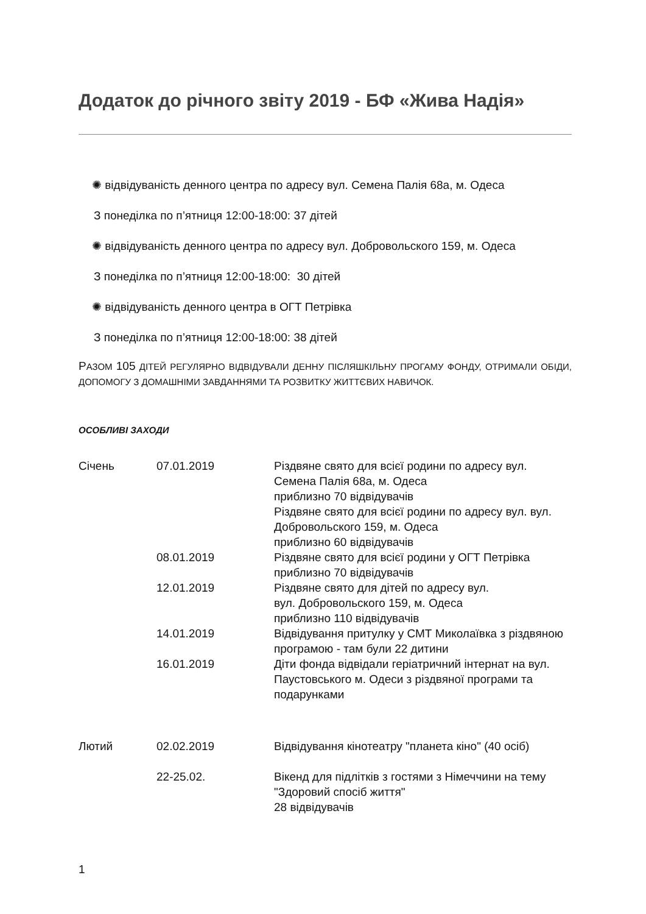Додаток до річного звіту 2019 - БФ «Жива Надія»
✺ відвідуваність денного центра по адресу вул. Семена Палія 68а, м. Одеса
З понеділка по п’ятниця 12:00-18:00: 37 дітей
✺ відвідуваність денного центра по адресу вул. Добровольского 159, м. Одеса
З понеділка по п’ятниця 12:00-18:00: 30 дітей
✺ відвідуваність денного центра в ОГТ Петрівка
З понеділка по п’ятниця 12:00-18:00: 38 дітей
РАЗОМ 105 ДІТЕЙ РЕГУЛЯРНО ВІДВІДУВАЛИ ДЕННУ ПІСЛЯШКІЛЬНУ ПРОГАМУ ФОНДУ, ОТРИМАЛИ ОБІДИ, ДОПОМОГУ З ДОМАШНІМИ ЗАВДАННЯМИ ТА РОЗВИТКУ ЖИТТЄВИХ НАВИЧОК.
ОСОБЛИВІ ЗАХОДИ
| Січень | 07.01.2019 | Різдвяне свято для всієї родини по адресу вул. Семена Палія 68а, м. Одеса приблизно 70 відвідувачів Різдвяне свято для всієї родини по адресу вул. вул. Добровольского 159, м. Одеса приблизно 60 відвідувачів |
| | 08.01.2019 | Різдвяне свято для всієї родини у ОГТ Петрівка приблизно 70 відвідувачів |
| | 12.01.2019 | Різдвяне свято для дітей по адресу вул. вул. Добровольского 159, м. Одеса приблизно 110 відвідувачів |
| | 14.01.2019 | Відвідування притулку у СМТ Миколаївка з різдвяною програмою - там були 22 дитини |
| | 16.01.2019 | Діти фонда відвідали геріатричний інтернат на вул. Паустовського м. Одеси з різдвяної програми та подарунками |
| Лютий | 02.02.2019 | Відвідування кінотеатру "планета кіно" (40 осіб) |
| | 22-25.02. | Вікенд для підлітків з гостями з Німеччини на тему "Здоровий спосіб життя" 28 відвідувачів |
1